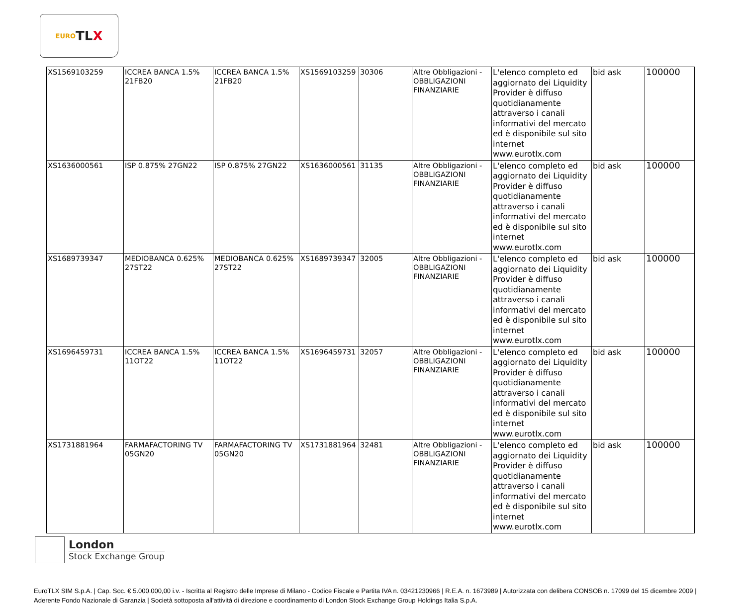EURO TL X
| XS1569103259 | ICCREA BANCA 1.5% 21FB20 | ICCREA BANCA 1.5% 21FB20 | XS1569103259 | 30306 | Altre Obbligazioni - OBBLIGAZIONI FINANZIARIE | L'elenco completo ed aggiornato dei Liquidity Provider è diffuso quotidianamente attraverso i canali informativi del mercato ed è disponibile sul sito internet www.eurotlx.com | bid ask | 100000 |
| XS1636000561 | ISP 0.875% 27GN22 | ISP 0.875% 27GN22 | XS1636000561 | 31135 | Altre Obbligazioni - OBBLIGAZIONI FINANZIARIE | L'elenco completo ed aggiornato dei Liquidity Provider è diffuso quotidianamente attraverso i canali informativi del mercato ed è disponibile sul sito internet www.eurotlx.com | bid ask | 100000 |
| XS1689739347 | MEDIOBANCA 0.625% 27ST22 | MEDIOBANCA 0.625% 27ST22 | XS1689739347 | 32005 | Altre Obbligazioni - OBBLIGAZIONI FINANZIARIE | L'elenco completo ed aggiornato dei Liquidity Provider è diffuso quotidianamente attraverso i canali informativi del mercato ed è disponibile sul sito internet www.eurotlx.com | bid ask | 100000 |
| XS1696459731 | ICCREA BANCA 1.5% 11OT22 | ICCREA BANCA 1.5% 11OT22 | XS1696459731 | 32057 | Altre Obbligazioni - OBBLIGAZIONI FINANZIARIE | L'elenco completo ed aggiornato dei Liquidity Provider è diffuso quotidianamente attraverso i canali informativi del mercato ed è disponibile sul sito internet www.eurotlx.com | bid ask | 100000 |
| XS1731881964 | FARMAFACTORING TV 05GN20 | FARMAFACTORING TV 05GN20 | XS1731881964 | 32481 | Altre Obbligazioni - OBBLIGAZIONI FINANZIARIE | L'elenco completo ed aggiornato dei Liquidity Provider è diffuso quotidianamente attraverso i canali informativi del mercato ed è disponibile sul sito internet www.eurotlx.com | bid ask | 100000 |
London
Stock Exchange Group
EuroTLX SIM S.p.A. | Cap. Soc. € 5.000.000,00 i.v. - Iscritta al Registro delle Imprese di Milano - Codice Fiscale e Partita IVA n. 03421230966 | R.E.A. n. 1673989 | Autorizzata con delibera CONSOB n. 17099 del 15 dicembre 2009 | Aderente Fondo Nazionale di Garanzia | Società sottoposta all'attività di direzione e coordinamento di London Stock Exchange Group Holdings Italia S.p.A.